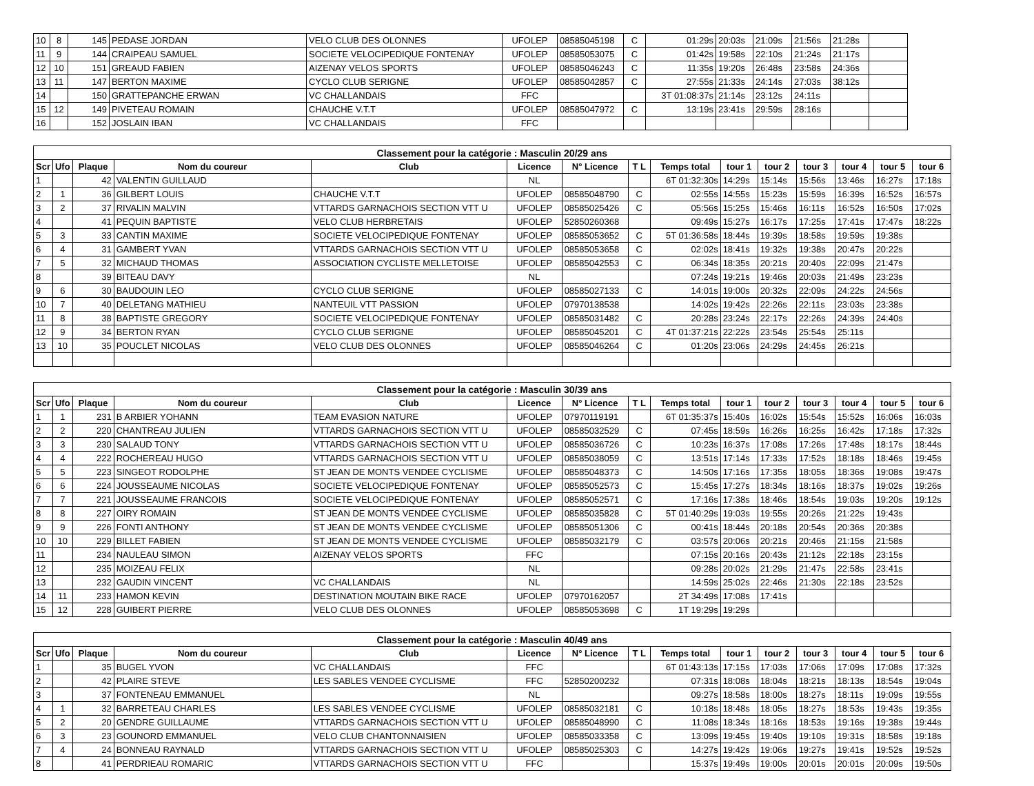| 10 | 8 | 145 | PEDASE JORDAN | VELO CLUB DES OLONNES | UFOLEP | 08585045198 | C | 01:29s | 20:03s | 21:09s | 21:56s | 21:28s | |
| 11 | 9 | 144 | CRAIPEAU SAMUEL | SOCIETE VELOCIPEDIQUE FONTENAY | UFOLEP | 08585053075 | C | 01:42s | 19:58s | 22:10s | 21:24s | 21:17s | |
| 12 | 10 | 151 | GREAUD FABIEN | AIZENAY VELOS SPORTS | UFOLEP | 08585046243 | C | 11:35s | 19:20s | 26:48s | 23:58s | 24:36s | |
| 13 | 11 | 147 | BERTON MAXIME | CYCLO CLUB SERIGNE | UFOLEP | 08585042857 | C | 27:55s | 21:33s | 24:14s | 27:03s | 38:12s | |
| 14 | | 150 | GRATTEPANCHE ERWAN | VC CHALLANDAIS | FFC | | | 3T 01:08:37s | 21:14s | 23:12s | 24:11s | | |
| 15 | 12 | 149 | PIVETEAU ROMAIN | CHAUCHE V.T.T | UFOLEP | 08585047972 | C | 13:19s | 23:41s | 29:59s | 28:16s | | |
| 16 | | 152 | JOSLAIN IBAN | VC CHALLANDAIS | FFC | | | | | | | | |
| Classement pour la catégorie : Masculin 20/29 ans | | | | | | | | | | | | | | |
| Scr | Ufo | Plaque | Nom du coureur | Club | Licence | N° Licence | T L | Temps total | tour 1 | tour 2 | tour 3 | tour 4 | tour 5 | tour 6 |
| 1 | | 42 | VALENTIN GUILLAUD | | NL | | | 6T 01:32:30s | 14:29s | 15:14s | 15:56s | 13:46s | 16:27s | 17:18s |
| 2 | 1 | 36 | GILBERT LOUIS | CHAUCHE V.T.T | UFOLEP | 08585048790 | C | 02:55s | 14:55s | 15:23s | 15:59s | 16:39s | 16:52s | 16:57s |
| 3 | 2 | 37 | RIVALIN MALVIN | VTTARDS GARNACHOIS SECTION VTT U | UFOLEP | 08585025426 | C | 05:56s | 15:25s | 15:46s | 16:11s | 16:52s | 16:50s | 17:02s |
| 4 | | 41 | PEQUIN BAPTISTE | VELO CLUB HERBRETAIS | UFOLEP | 52850260368 | | 09:49s | 15:27s | 16:17s | 17:25s | 17:41s | 17:47s | 18:22s |
| 5 | 3 | 33 | CANTIN MAXIME | SOCIETE VELOCIPEDIQUE FONTENAY | UFOLEP | 08585053652 | C | 5T 01:36:58s | 18:44s | 19:39s | 18:58s | 19:59s | 19:38s | |
| 6 | 4 | 31 | GAMBERT YVAN | VTTARDS GARNACHOIS SECTION VTT U | UFOLEP | 08585053658 | C | 02:02s | 18:41s | 19:32s | 19:38s | 20:47s | 20:22s | |
| 7 | 5 | 32 | MICHAUD THOMAS | ASSOCIATION CYCLISTE MELLETOISE | UFOLEP | 08585042553 | C | 06:34s | 18:35s | 20:21s | 20:40s | 22:09s | 21:47s | |
| 8 | | 39 | BITEAU DAVY | | NL | | | 07:24s | 19:21s | 19:46s | 20:03s | 21:49s | 23:23s | |
| 9 | 6 | 30 | BAUDOUIN LEO | CYCLO CLUB SERIGNE | UFOLEP | 08585027133 | C | 14:01s | 19:00s | 20:32s | 22:09s | 24:22s | 24:56s | |
| 10 | 7 | 40 | DELETANG MATHIEU | NANTEUIL VTT PASSION | UFOLEP | 07970138538 | | 14:02s | 19:42s | 22:26s | 22:11s | 23:03s | 23:38s | |
| 11 | 8 | 38 | BAPTISTE GREGORY | SOCIETE VELOCIPEDIQUE FONTENAY | UFOLEP | 08585031482 | C | 20:28s | 23:24s | 22:17s | 22:26s | 24:39s | 24:40s | |
| 12 | 9 | 34 | BERTON RYAN | CYCLO CLUB SERIGNE | UFOLEP | 08585045201 | C | 4T 01:37:21s | 22:22s | 23:54s | 25:54s | 25:11s | | |
| 13 | 10 | 35 | POUCLET NICOLAS | VELO CLUB DES OLONNES | UFOLEP | 08585046264 | C | 01:20s | 23:06s | 24:29s | 24:45s | 26:21s | | |
| Classement pour la catégorie : Masculin 30/39 ans | | | | | | | | | | | | | | |
| Scr | Ufo | Plaque | Nom du coureur | Club | Licence | N° Licence | T L | Temps total | tour 1 | tour 2 | tour 3 | tour 4 | tour 5 | tour 6 |
| 1 | 1 | 231 | B ARBIER YOHANN | TEAM EVASION NATURE | UFOLEP | 07970119191 | | 6T 01:35:37s | 15:40s | 16:02s | 15:54s | 15:52s | 16:06s | 16:03s |
| 2 | 2 | 220 | CHANTREAU JULIEN | VTTARDS GARNACHOIS SECTION VTT U | UFOLEP | 08585032529 | C | 07:45s | 18:59s | 16:26s | 16:25s | 16:42s | 17:18s | 17:32s |
| 3 | 3 | 230 | SALAUD TONY | VTTARDS GARNACHOIS SECTION VTT U | UFOLEP | 08585036726 | C | 10:23s | 16:37s | 17:08s | 17:26s | 17:48s | 18:17s | 18:44s |
| 4 | 4 | 222 | ROCHEREAU HUGO | VTTARDS GARNACHOIS SECTION VTT U | UFOLEP | 08585038059 | C | 13:51s | 17:14s | 17:33s | 17:52s | 18:18s | 18:46s | 19:45s |
| 5 | 5 | 223 | SINGEOT RODOLPHE | ST JEAN DE MONTS VENDEE CYCLISME | UFOLEP | 08585048373 | C | 14:50s | 17:16s | 17:35s | 18:05s | 18:36s | 19:08s | 19:47s |
| 6 | 6 | 224 | JOUSSEAUME NICOLAS | SOCIETE VELOCIPEDIQUE FONTENAY | UFOLEP | 08585052573 | C | 15:45s | 17:27s | 18:34s | 18:16s | 18:37s | 19:02s | 19:26s |
| 7 | 7 | 221 | JOUSSEAUME FRANCOIS | SOCIETE VELOCIPEDIQUE FONTENAY | UFOLEP | 08585052571 | C | 17:16s | 17:38s | 18:46s | 18:54s | 19:03s | 19:20s | 19:12s |
| 8 | 8 | 227 | OIRY ROMAIN | ST JEAN DE MONTS VENDEE CYCLISME | UFOLEP | 08585035828 | C | 5T 01:40:29s | 19:03s | 19:55s | 20:26s | 21:22s | 19:43s | |
| 9 | 9 | 226 | FONTI ANTHONY | ST JEAN DE MONTS VENDEE CYCLISME | UFOLEP | 08585051306 | C | 00:41s | 18:44s | 20:18s | 20:54s | 20:36s | 20:38s | |
| 10 | 10 | 229 | BILLET FABIEN | ST JEAN DE MONTS VENDEE CYCLISME | UFOLEP | 08585032179 | C | 03:57s | 20:06s | 20:21s | 20:46s | 21:15s | 21:58s | |
| 11 | | 234 | NAULEAU SIMON | AIZENAY VELOS SPORTS | FFC | | | 07:15s | 20:16s | 20:43s | 21:12s | 22:18s | 23:15s | |
| 12 | | 235 | MOIZEAU FELIX | | NL | | | 09:28s | 20:02s | 21:29s | 21:47s | 22:58s | 23:41s | |
| 13 | | 232 | GAUDIN VINCENT | VC CHALLANDAIS | NL | | | 14:59s | 25:02s | 22:46s | 21:30s | 22:18s | 23:52s | |
| 14 | 11 | 233 | HAMON KEVIN | DESTINATION MOUTAIN BIKE RACE | UFOLEP | 07970162057 | | 2T 34:49s | 17:08s | 17:41s | | | | |
| 15 | 12 | 228 | GUIBERT PIERRE | VELO CLUB DES OLONNES | UFOLEP | 08585053698 | C | 1T 19:29s | 19:29s | | | | | |
| Classement pour la catégorie : Masculin 40/49 ans | | | | | | | | | | | | | | |
| Scr | Ufo | Plaque | Nom du coureur | Club | Licence | N° Licence | T L | Temps total | tour 1 | tour 2 | tour 3 | tour 4 | tour 5 | tour 6 |
| 1 | | 35 | BUGEL YVON | VC CHALLANDAIS | FFC | | | 6T 01:43:13s | 17:15s | 17:03s | 17:06s | 17:09s | 17:08s | 17:32s |
| 2 | | 42 | PLAIRE STEVE | LES SABLES VENDEE CYCLISME | FFC | 52850200232 | | 07:31s | 18:08s | 18:04s | 18:21s | 18:13s | 18:54s | 19:04s |
| 3 | | 37 | FONTENEAU EMMANUEL | | NL | | | 09:27s | 18:58s | 18:00s | 18:27s | 18:11s | 19:09s | 19:55s |
| 4 | 1 | 32 | BARRETEAU CHARLES | LES SABLES VENDEE CYCLISME | UFOLEP | 08585032181 | C | 10:18s | 18:48s | 18:05s | 18:27s | 18:53s | 19:43s | 19:35s |
| 5 | 2 | 20 | GENDRE GUILLAUME | VTTARDS GARNACHOIS SECTION VTT U | UFOLEP | 08585048990 | C | 11:08s | 18:34s | 18:16s | 18:53s | 19:16s | 19:38s | 19:44s |
| 6 | 3 | 23 | GOUNORD EMMANUEL | VELO CLUB CHANTONNAISIEN | UFOLEP | 08585033358 | C | 13:09s | 19:45s | 19:40s | 19:10s | 19:31s | 18:58s | 19:18s |
| 7 | 4 | 24 | BONNEAU RAYNALD | VTTARDS GARNACHOIS SECTION VTT U | UFOLEP | 08585025303 | C | 14:27s | 19:42s | 19:06s | 19:27s | 19:41s | 19:52s | 19:52s |
| 8 | | 41 | PERDRIEAU ROMARIC | VTTARDS GARNACHOIS SECTION VTT U | FFC | | | 15:37s | 19:49s | 19:00s | 20:01s | 20:01s | 20:09s | 19:50s |